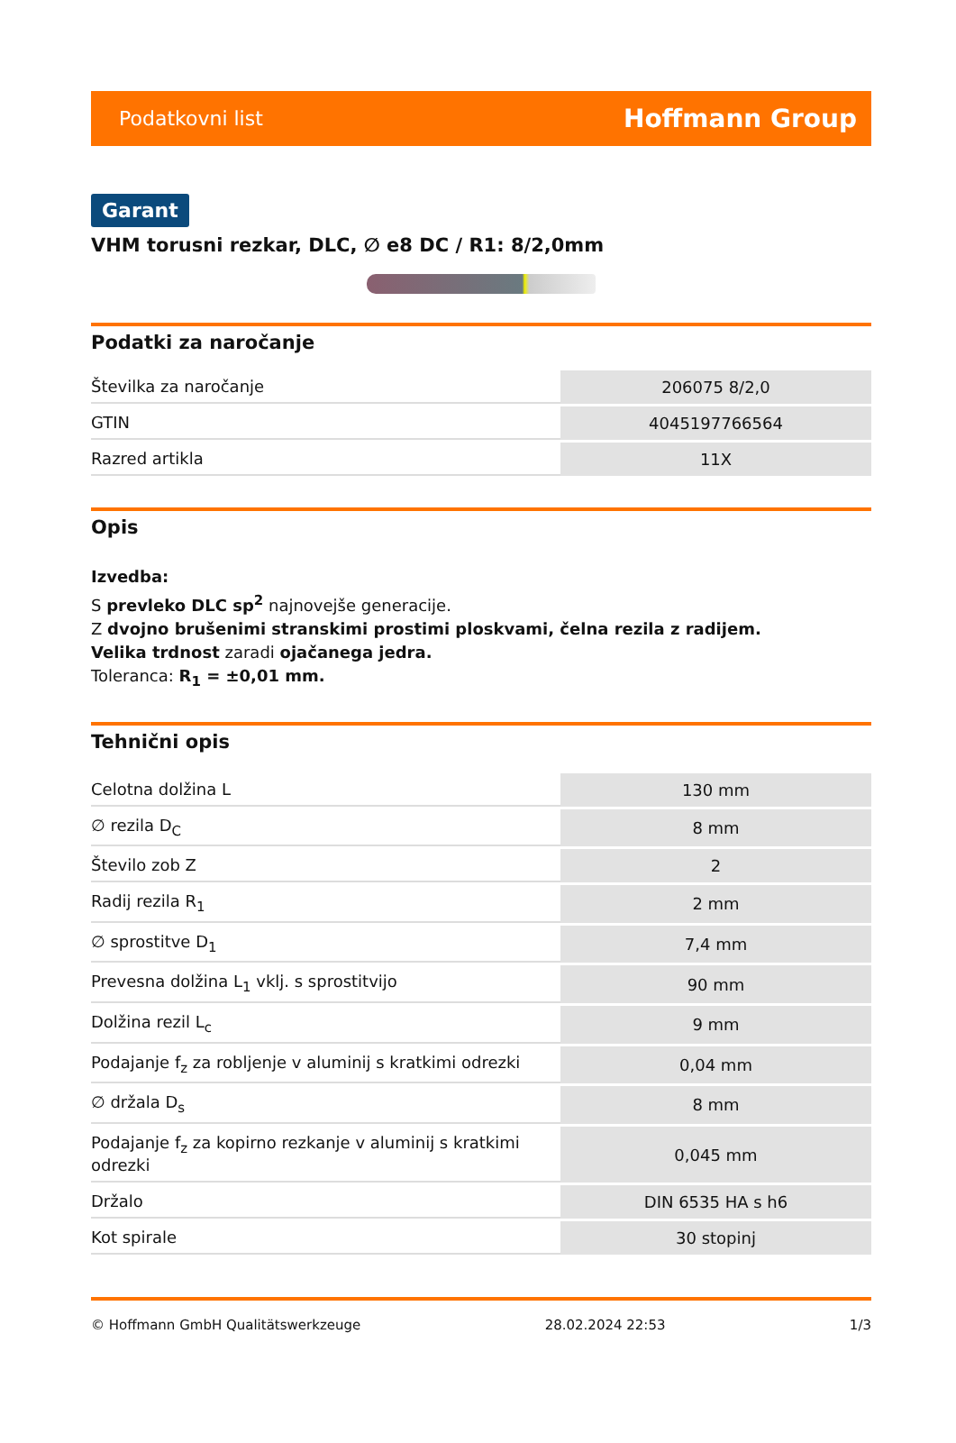Podatkovni list Hoffmann Group
Garant
VHM torusni rezkar, DLC, ∅ e8 DC / R1: 8/2,0mm
Podatki za naročanje
| Številka za naročanje | 206075 8/2,0 |
| GTIN | 4045197766564 |
| Razred artikla | 11X |
Opis
Izvedba:
S prevleko DLC sp<sup>2</sup> najnovejše generacije.
Z dvojno brušenimi stranskimi prostimi ploskvami, čelna rezila z radijem.
Velika trdnost zaradi ojačanega jedra.
Toleranca: R<sub>1</sub> = ±0,01 mm.
Tehnični opis
| Celotna dolžina L | 130 mm |
| ∅ rezila D<sub>C</sub> | 8 mm |
| Število zob Z | 2 |
| Radij rezila R<sub>1</sub> | 2 mm |
| ∅ sprostitve D<sub>1</sub> | 7,4 mm |
| Prevesna dolžina L<sub>1</sub> vklj. s sprostitvijo | 90 mm |
| Dolžina rezil L<sub>c</sub> | 9 mm |
| Podajanje f<sub>z</sub> za robljenje v aluminij s kratkimi odrezki | 0,04 mm |
| ∅ držala D<sub>s</sub> | 8 mm |
| Podajanje f<sub>z</sub> za kopirno rezkanje v aluminij s kratkimi odrezki | 0,045 mm |
| Držalo | DIN 6535 HA s h6 |
| Kot spirale | 30 stopinj |
© Hoffmann GmbH Qualitätswerkzeuge 28.02.2024 22:53 1/3